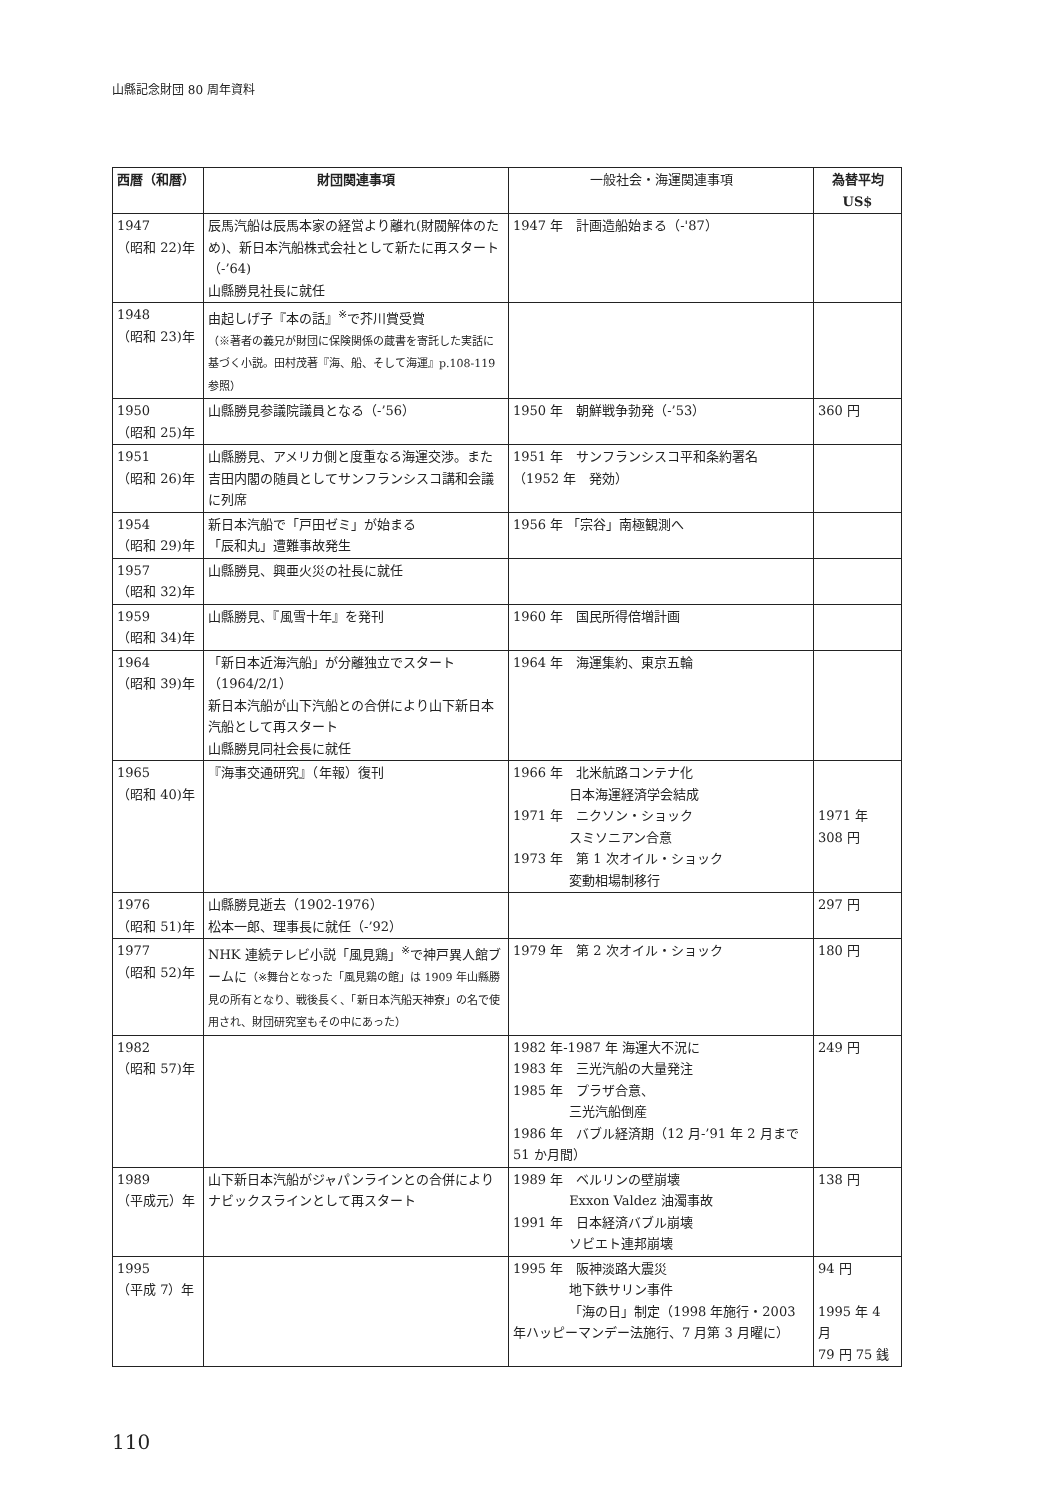山縣記念財団 80 周年資料
| 西暦（和暦） | 財団関連事項 | 一般社会・海運関連事項 | 為替平均 US$ |
| --- | --- | --- | --- |
| 1947 （昭和 22)年 | 辰馬汽船は辰馬本家の経営より離れ(財閥解体のため)、新日本汽船株式会社として新たに再スタート（-’64) 山縣勝見社長に就任 | 1947 年 計画造船始まる（-'87） | |
| 1948 （昭和 23)年 | 由起しげ子『本の話』<sup>※</sup>で芥川賞受賞 （※著者の義兄が財団に保険関係の蔵書を寄託した実話に基づく小説。田村茂著『海、船、そして海運』p.108-119 参照） | | |
| 1950 （昭和 25)年 | 山縣勝見参議院議員となる（-’56） | 1950 年 朝鮮戦争勃発（-’53） | 360 円 |
| 1951 （昭和 26)年 | 山縣勝見、アメリカ側と度重なる海運交渉。また吉田内閣の随員としてサンフランシスコ講和会議に列席 | 1951 年 サンフランシスコ平和条約署名 （1952 年 発効） | |
| 1954 （昭和 29)年 | 新日本汽船で「戸田ゼミ」が始まる 「辰和丸」遭難事故発生 | 1956 年 「宗谷」南極観測へ | |
| 1957 （昭和 32)年 | 山縣勝見、興亜火災の社長に就任 | | |
| 1959 （昭和 34)年 | 山縣勝見、『風雪十年』を発刊 | 1960 年 国民所得倍増計画 | |
| 1964 （昭和 39)年 | 「新日本近海汽船」が分離独立でスタート（1964/2/1） 新日本汽船が山下汽船との合併により山下新日本汽船として再スタート 山縣勝見同社会長に就任 | 1964 年 海運集約、東京五輪 | |
| 1965 （昭和 40)年 | 『海事交通研究』（年報）復刊 | 1966 年 北米航路コンテナ化 日本海運経済学会結成 1971 年 ニクソン・ショック スミソニアン合意 1973 年 第 1 次オイル・ショック 変動相場制移行 | 1971 年 308 円 |
| 1976 （昭和 51)年 | 山縣勝見逝去（1902-1976） 松本一郎、理事長に就任（-’92） | | 297 円 |
| 1977 （昭和 52)年 | NHK 連続テレビ小説「風見鶏」<sup>※</sup>で神戸異人館ブームに （※舞台となった「風見鶏の館」は 1909 年山縣勝見の所有となり、戦後長く、「新日本汽船天神寮」の名で使用され、財団研究室もその中にあった） | 1979 年 第 2 次オイル・ショック | 180 円 |
| 1982 （昭和 57)年 | | 1982 年-1987 年 海運大不況に 1983 年 三光汽船の大量発注 1985 年 プラザ合意、 三光汽船倒産 1986 年 バブル経済期（12 月-’91 年 2 月まで 51 か月間） | 249 円 |
| 1989 （平成元）年 | 山下新日本汽船がジャパンラインとの合併によりナビックスラインとして再スタート | 1989 年 ベルリンの壁崩壊 Exxon Valdez 油濁事故 1991 年 日本経済バブル崩壊 ソビエト連邦崩壊 | 138 円 |
| 1995 （平成 7）年 | | 1995 年 阪神淡路大震災 地下鉄サリン事件 「海の日」制定（1998 年施行・2003 年ハッピーマンデー法施行、7 月第 3 月曜に） | 94 円 1995 年 4 月 79 円 75 銭 |
110